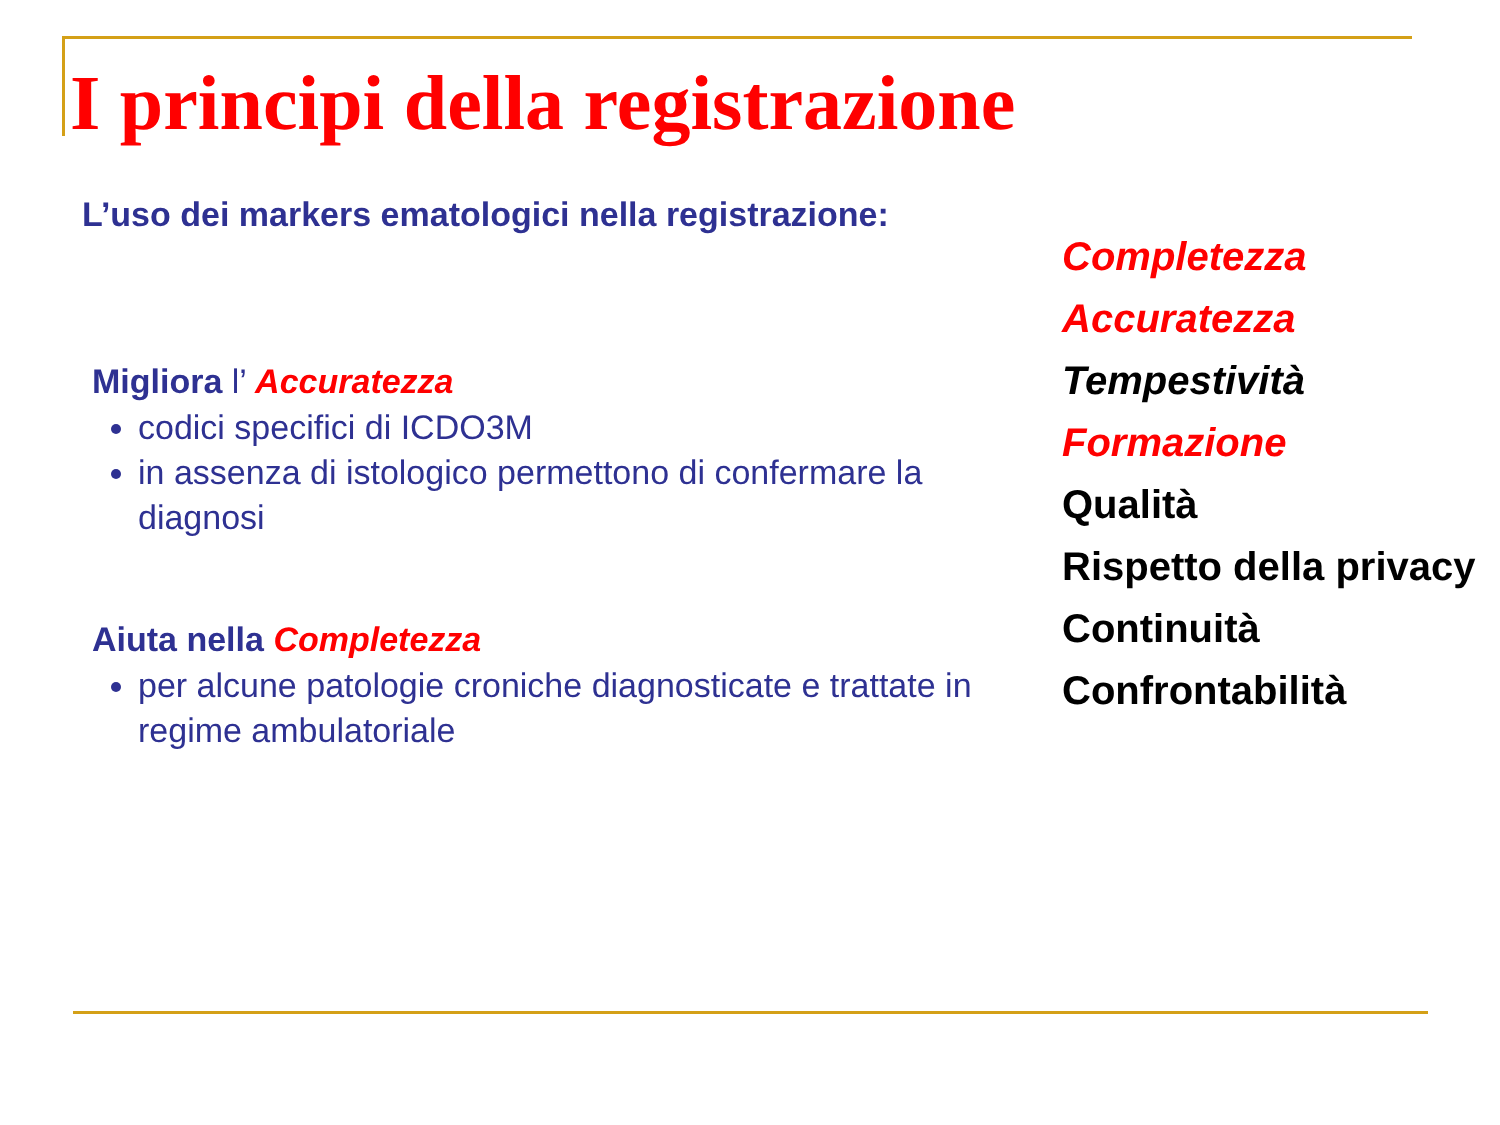I principi della registrazione
L’uso dei markers ematologici nella registrazione:
Migliora l’ Accuratezza
codici specifici di ICDO3M
in assenza di istologico permettono di confermare la diagnosi
Aiuta nella Completezza
per alcune patologie croniche diagnosticate e trattate in regime ambulatoriale
Completezza
Accuratezza
Tempestività
Formazione
Qualità
Rispetto della privacy
Continuità
Confrontabilità